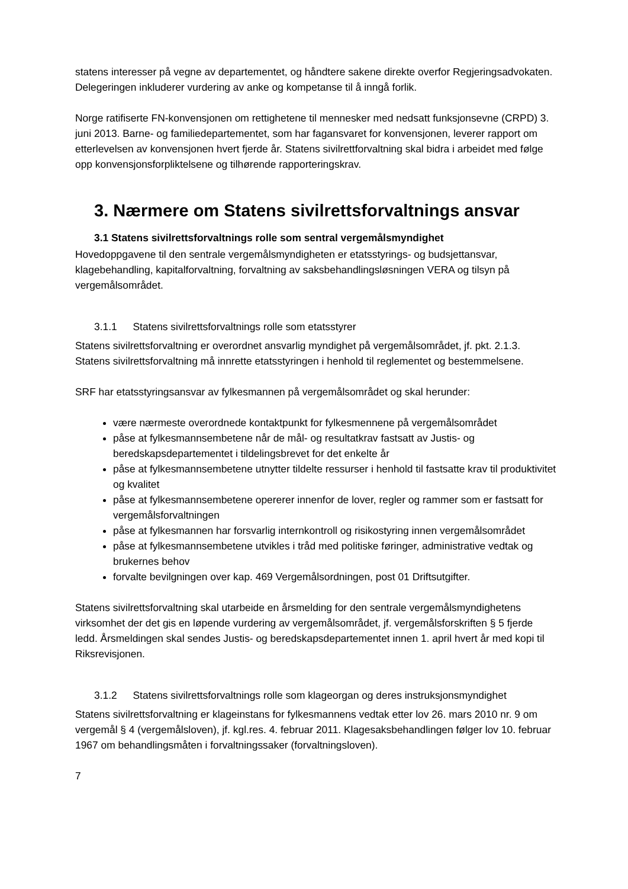statens interesser på vegne av departementet, og håndtere sakene direkte overfor Regjeringsadvokaten. Delegeringen inkluderer vurdering av anke og kompetanse til å inngå forlik.
Norge ratifiserte FN-konvensjonen om rettighetene til mennesker med nedsatt funksjonsevne (CRPD) 3. juni 2013. Barne- og familiedepartementet, som har fagansvaret for konvensjonen, leverer rapport om etterlevelsen av konvensjonen hvert fjerde år. Statens sivilrettforvaltning skal bidra i arbeidet med følge opp konvensjonsforpliktelsene og tilhørende rapporteringskrav.
3. Nærmere om Statens sivilrettsforvaltnings ansvar
3.1 Statens sivilrettsforvaltnings rolle som sentral vergemålsmyndighet
Hovedoppgavene til den sentrale vergemålsmyndigheten er etatsstyrings- og budsjettansvar, klagebehandling, kapitalforvaltning, forvaltning av saksbehandlingsløsningen VERA og tilsyn på vergemålsområdet.
3.1.1 Statens sivilrettsforvaltnings rolle som etatsstyrer
Statens sivilrettsforvaltning er overordnet ansvarlig myndighet på vergemålsområdet, jf. pkt. 2.1.3. Statens sivilrettsforvaltning må innrette etatsstyringen i henhold til reglementet og bestemmelsene.
SRF har etatsstyringsansvar av fylkesmannen på vergemålsområdet og skal herunder:
være nærmeste overordnede kontaktpunkt for fylkesmennene på vergemålsområdet
påse at fylkesmannsembetene når de mål- og resultatkrav fastsatt av Justis- og beredskapsdepartementet i tildelingsbrevet for det enkelte år
påse at fylkesmannsembetene utnytter tildelte ressurser i henhold til fastsatte krav til produktivitet og kvalitet
påse at fylkesmannsembetene opererer innenfor de lover, regler og rammer som er fastsatt for vergemålsforvaltningen
påse at fylkesmannen har forsvarlig internkontroll og risikostyring innen vergemålsområdet
påse at fylkesmannsembetene utvikles i tråd med politiske føringer, administrative vedtak og brukernes behov
forvalte bevilgningen over kap. 469 Vergemålsordningen, post 01 Driftsutgifter.
Statens sivilrettsforvaltning skal utarbeide en årsmelding for den sentrale vergemålsmyndighetens virksomhet der det gis en løpende vurdering av vergemålsområdet, jf. vergemålsforskriften § 5 fjerde ledd. Årsmeldingen skal sendes Justis- og beredskapsdepartementet innen 1. april hvert år med kopi til Riksrevisjonen.
3.1.2 Statens sivilrettsforvaltnings rolle som klageorgan og deres instruksjonsmyndighet
Statens sivilrettsforvaltning er klageinstans for fylkesmannens vedtak etter lov 26. mars 2010 nr. 9 om vergemål § 4 (vergemålsloven), jf. kgl.res. 4. februar 2011. Klagesaksbehandlingen følger lov 10. februar 1967 om behandlingsmåten i forvaltningssaker (forvaltningsloven).
7